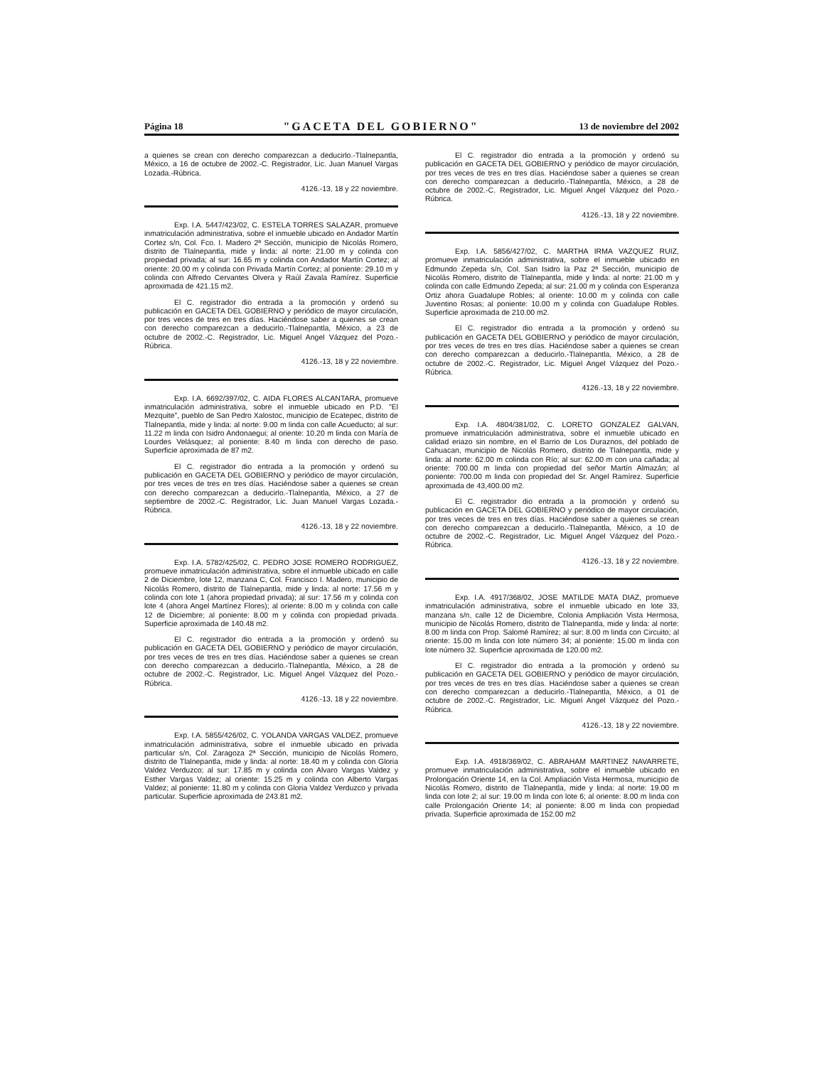Página 18 "GACETA DEL GOBIERNO" 13 de noviembre del 2002
a quienes se crean con derecho comparezcan a deducirlo.-Tlalnepantla, México, a 16 de octubre de 2002.-C. Registrador, Lic. Juan Manuel Vargas Lozada.-Rúbrica.
4126.-13, 18 y 22 noviembre.
Exp. I.A. 5447/423/02, C. ESTELA TORRES SALAZAR, promueve inmatriculación administrativa, sobre el inmueble ubicado en Andador Martín Cortez s/n, Col. Fco. I. Madero 2ª Sección, municipio de Nicolás Romero, distrito de Tlalnepantla, mide y linda: al norte: 21.00 m y colinda con propiedad privada; al sur: 16.65 m y colinda con Andador Martín Cortez; al oriente: 20.00 m y colinda con Privada Martín Cortez; al poniente: 29.10 m y colinda con Alfredo Cervantes Olvera y Raúl Zavala Ramírez. Superficie aproximada de 421.15 m2.
El C. registrador dio entrada a la promoción y ordenó su publicación en GACETA DEL GOBIERNO y periódico de mayor circulación, por tres veces de tres en tres días. Haciéndose saber a quienes se crean con derecho comparezcan a deducirlo.-Tlalnepantla, México, a 23 de octubre de 2002.-C. Registrador, Lic. Miguel Angel Vázquez del Pozo.-Rúbrica.
4126.-13, 18 y 22 noviembre.
Exp. I.A. 6692/397/02, C. AIDA FLORES ALCANTARA, promueve inmatriculación administrativa, sobre el inmueble ubicado en P.D. "El Mezquite", pueblo de San Pedro Xalostoc, municipio de Ecatepec, distrito de Tlalnepantla, mide y linda: al norte: 9.00 m linda con calle Acueducto; al sur: 11.22 m linda con Isidro Andonaegui; al oriente: 10.20 m linda con María de Lourdes Velásquez; al poniente: 8.40 m linda con derecho de paso. Superficie aproximada de 87 m2.
El C. registrador dio entrada a la promoción y ordenó su publicación en GACETA DEL GOBIERNO y periódico de mayor circulación, por tres veces de tres en tres días. Haciéndose saber a quienes se crean con derecho comparezcan a deducirlo.-Tlalnepantla, México, a 27 de septiembre de 2002.-C. Registrador, Lic. Juan Manuel Vargas Lozada.-Rúbrica.
4126.-13, 18 y 22 noviembre.
Exp. I.A. 5782/425/02, C. PEDRO JOSE ROMERO RODRIGUEZ, promueve inmatriculación administrativa, sobre el inmueble ubicado en calle 2 de Diciembre, lote 12, manzana C, Col. Francisco I. Madero, municipio de Nicolás Romero, distrito de Tlalnepantla, mide y linda: al norte: 17.56 m y colinda con lote 1 (ahora propiedad privada); al sur: 17.56 m y colinda con lote 4 (ahora Angel Martínez Flores); al oriente: 8.00 m y colinda con calle 12 de Diciembre; al poniente: 8.00 m y colinda con propiedad privada. Superficie aproximada de 140.48 m2.
El C. registrador dio entrada a la promoción y ordenó su publicación en GACETA DEL GOBIERNO y periódico de mayor circulación, por tres veces de tres en tres días. Haciéndose saber a quienes se crean con derecho comparezcan a deducirlo.-Tlalnepantla, México, a 28 de octubre de 2002.-C. Registrador, Lic. Miguel Angel Vázquez del Pozo.-Rúbrica.
4126.-13, 18 y 22 noviembre.
Exp. I.A. 5855/426/02, C. YOLANDA VARGAS VALDEZ, promueve inmatriculación administrativa, sobre el inmueble ubicado en privada particular s/n, Col. Zaragoza 2ª Sección, municipio de Nicolás Romero, distrito de Tlalnepantla, mide y linda: al norte: 18.40 m y colinda con Gloria Valdez Verduzco; al sur: 17.85 m y colinda con Alvaro Vargas Valdez y Esther Vargas Valdez; al oriente: 15.25 m y colinda con Alberto Vargas Valdez; al poniente: 11.80 m y colinda con Gloria Valdez Verduzco y privada particular. Superficie aproximada de 243.81 m2.
El C. registrador dio entrada a la promoción y ordenó su publicación en GACETA DEL GOBIERNO y periódico de mayor circulación, por tres veces de tres en tres días. Haciéndose saber a quienes se crean con derecho comparezcan a deducirlo.-Tlalnepantla, México, a 28 de octubre de 2002.-C. Registrador, Lic. Miguel Angel Vázquez del Pozo.-Rúbrica.
4126.-13, 18 y 22 noviembre.
Exp. I.A. 5856/427/02, C. MARTHA IRMA VAZQUEZ RUIZ, promueve inmatriculación administrativa, sobre el inmueble ubicado en Edmundo Zepeda s/n, Col. San Isidro la Paz 2ª Sección, municipio de Nicolás Romero, distrito de Tlalnepantla, mide y linda: al norte: 21.00 m y colinda con calle Edmundo Zepeda; al sur: 21.00 m y colinda con Esperanza Ortiz ahora Guadalupe Robles; al oriente: 10.00 m y colinda con calle Juventino Rosas; al poniente: 10.00 m y colinda con Guadalupe Robles. Superficie aproximada de 210.00 m2.
El C. registrador dio entrada a la promoción y ordenó su publicación en GACETA DEL GOBIERNO y periódico de mayor circulación, por tres veces de tres en tres días. Haciéndose saber a quienes se crean con derecho comparezcan a deducirlo.-Tlalnepantla, México, a 28 de octubre de 2002.-C. Registrador, Lic. Miguel Angel Vázquez del Pozo.-Rúbrica.
4126.-13, 18 y 22 noviembre.
Exp. I.A. 4804/381/02, C. LORETO GONZALEZ GALVAN, promueve inmatriculación administrativa, sobre el inmueble ubicado en calidad eriazo sin nombre, en el Barrio de Los Duraznos, del poblado de Cahuacan, municipio de Nicolás Romero, distrito de Tlalnepantla, mide y linda: al norte: 62.00 m colinda con Río; al sur: 62.00 m con una cañada; al oriente: 700.00 m linda con propiedad del señor Martín Almazán; al poniente: 700.00 m linda con propiedad del Sr. Angel Ramírez. Superficie aproximada de 43,400.00 m2.
El C. registrador dio entrada a la promoción y ordenó su publicación en GACETA DEL GOBIERNO y periódico de mayor circulación, por tres veces de tres en tres días. Haciéndose saber a quienes se crean con derecho comparezcan a deducirlo.-Tlalnepantla, México, a 10 de octubre de 2002.-C. Registrador, Lic. Miguel Angel Vázquez del Pozo.-Rúbrica.
4126.-13, 18 y 22 noviembre.
Exp. I.A. 4917/368/02, JOSE MATILDE MATA DIAZ, promueve inmatriculación administrativa, sobre el inmueble ubicado en lote 33, manzana s/n, calle 12 de Diciembre, Colonia Ampliación Vista Hermosa, municipio de Nicolás Romero, distrito de Tlalnepantla, mide y linda: al norte: 8.00 m linda con Prop. Salomé Ramírez; al sur: 8.00 m linda con Circuito; al oriente: 15.00 m linda con lote número 34; al poniente: 15.00 m linda con lote número 32. Superficie aproximada de 120.00 m2.
El C. registrador dio entrada a la promoción y ordenó su publicación en GACETA DEL GOBIERNO y periódico de mayor circulación, por tres veces de tres en tres días. Haciéndose saber a quienes se crean con derecho comparezcan a deducirlo.-Tlalnepantla, México, a 01 de octubre de 2002.-C. Registrador, Lic. Miguel Angel Vázquez del Pozo.-Rúbrica.
4126.-13, 18 y 22 noviembre.
Exp. I.A. 4918/369/02, C. ABRAHAM MARTINEZ NAVARRETE, promueve inmatriculación administrativa, sobre el inmueble ubicado en Prolongación Oriente 14, en la Col. Ampliación Vista Hermosa, municipio de Nicolás Romero, distrito de Tlalnepantla, mide y linda: al norte: 19.00 m linda con lote 2; al sur: 19.00 m linda con lote 6; al oriente: 8.00 m linda con calle Prolongación Oriente 14; al poniente: 8.00 m linda con propiedad privada. Superficie aproximada de 152.00 m2